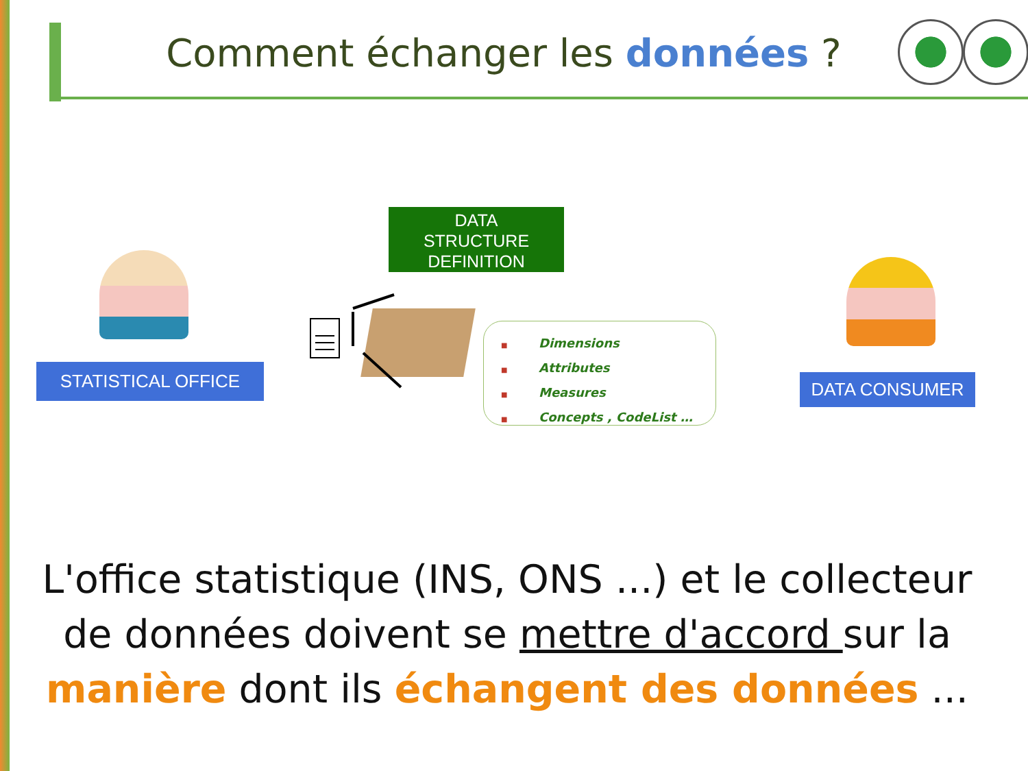Comment échanger les données ?
STATISTICAL OFFICE DATA CONSUMER
DATA
STRUCTURE
DEFINITION
■ Dimensions
■ Attributes
■ Measures
■ Concepts , CodeList …
L'office statistique (INS, ONS ...) et le collecteur de données doivent se mettre d'accord sur la manière dont ils échangent des données ...